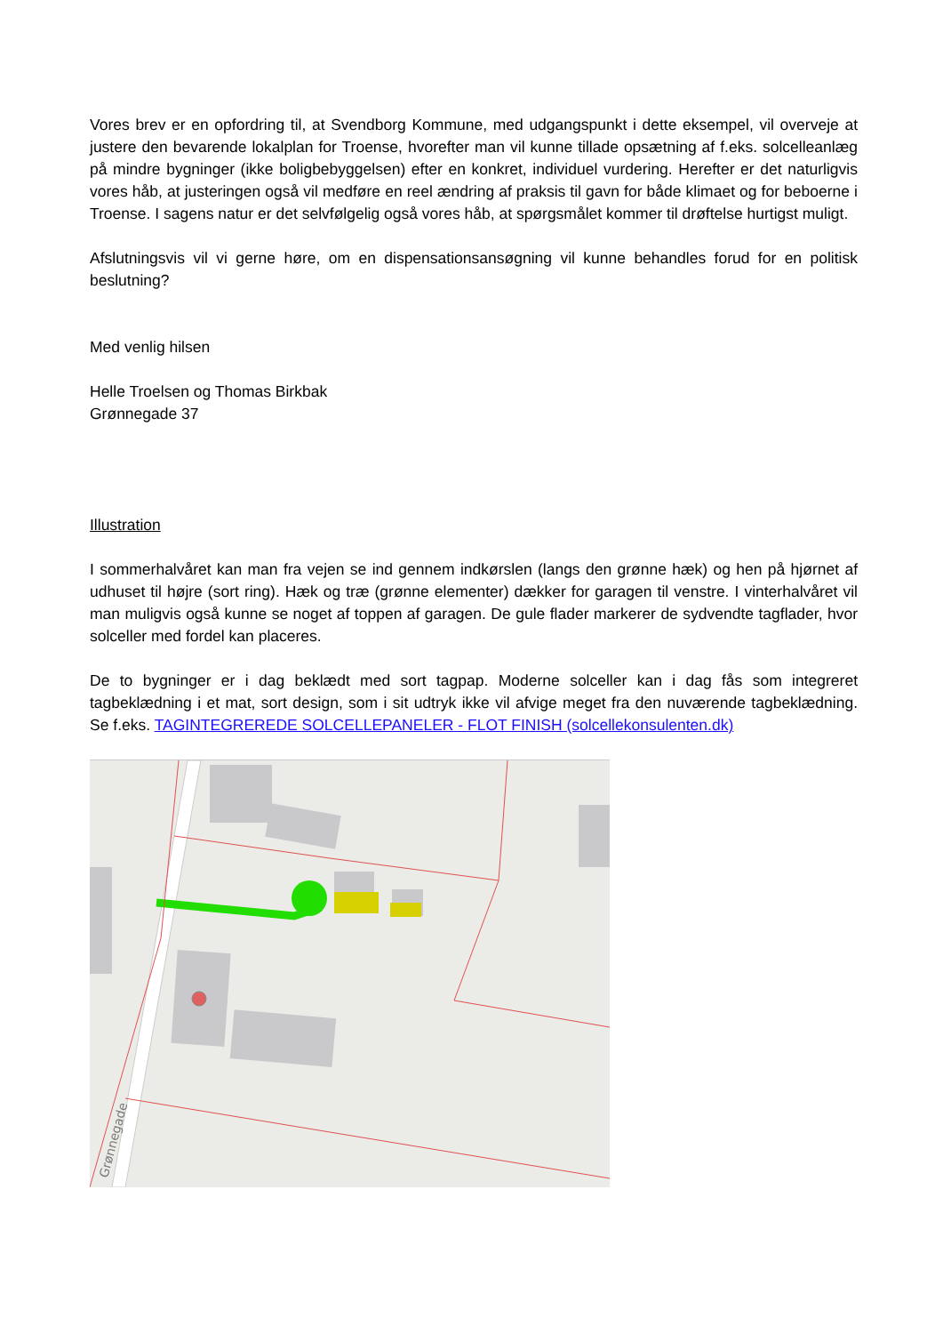Vores brev er en opfordring til, at Svendborg Kommune, med udgangspunkt i dette eksempel, vil overveje at justere den bevarende lokalplan for Troense, hvorefter man vil kunne tillade opsætning af f.eks. solcelleanlæg på mindre bygninger (ikke boligbebyggelsen) efter en konkret, individuel vurdering. Herefter er det naturligvis vores håb, at justeringen også vil medføre en reel ændring af praksis til gavn for både klimaet og for beboerne i Troense. I sagens natur er det selvfølgelig også vores håb, at spørgsmålet kommer til drøftelse hurtigst muligt.
Afslutningsvis vil vi gerne høre, om en dispensationsansøgning vil kunne behandles forud for en politisk beslutning?
Med venlig hilsen
Helle Troelsen og Thomas Birkbak
Grønnegade 37
Illustration
I sommerhalvåret kan man fra vejen se ind gennem indkørslen (langs den grønne hæk) og hen på hjørnet af udhuset til højre (sort ring). Hæk og træ (grønne elementer) dækker for garagen til venstre. I vinterhalvåret vil man muligvis også kunne se noget af toppen af garagen. De gule flader markerer de sydvendte tagflader, hvor solceller med fordel kan placeres.
De to bygninger er i dag beklædt med sort tagpap. Moderne solceller kan i dag fås som integreret tagbeklædning i et mat, sort design, som i sit udtryk ikke vil afvige meget fra den nuværende tagbeklædning. Se f.eks. TAGINTEGREREDE SOLCELLEPANELER - FLOT FINISH (solcellekonsulenten.dk)
Grønnegade